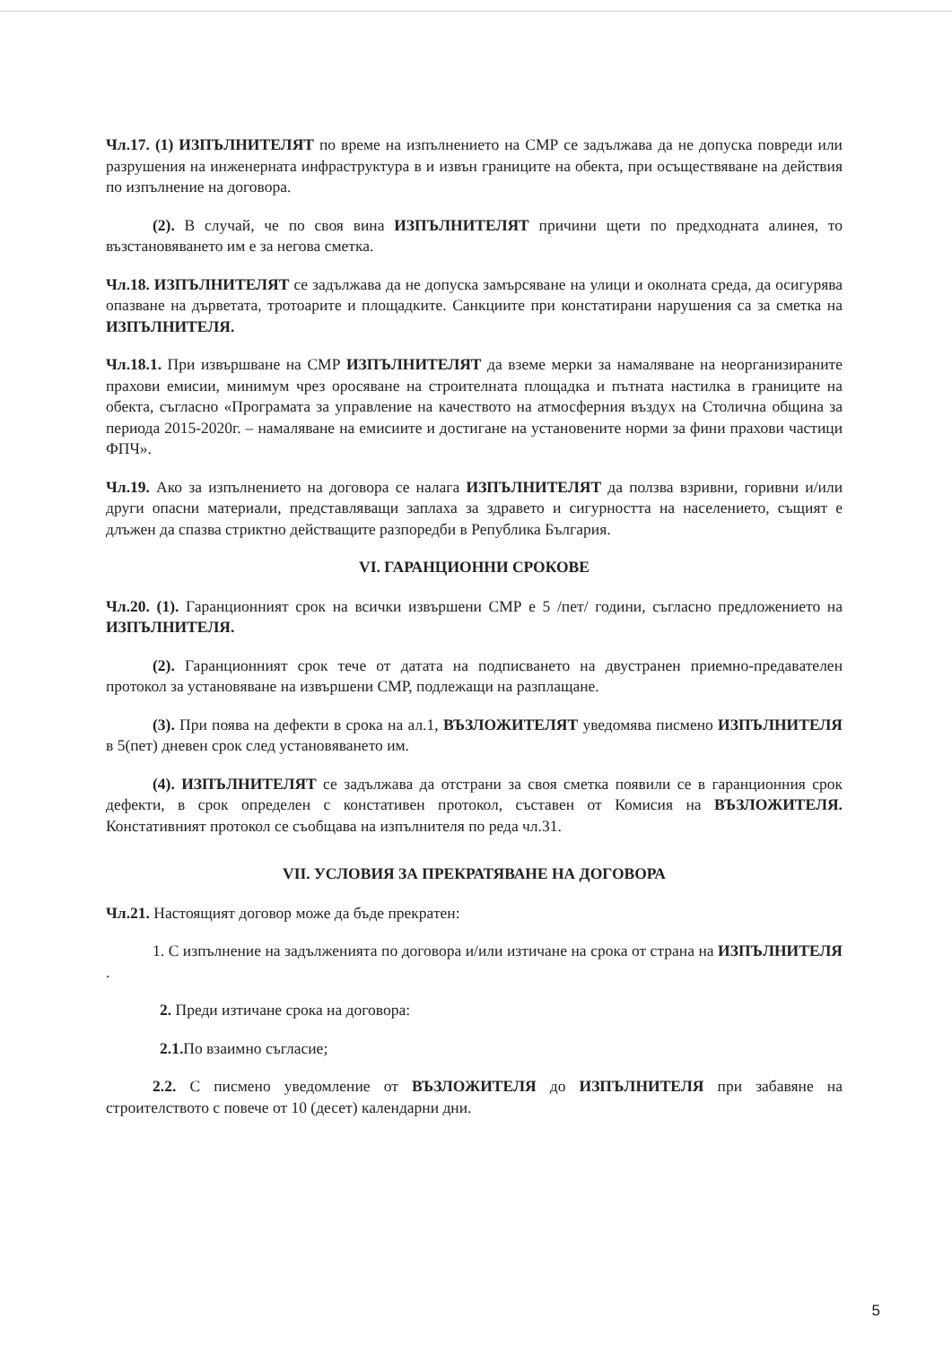Чл.17. (1) ИЗПЪЛНИТЕЛЯТ по време на изпълнението на СМР се задължава да не допуска повреди или разрушения на инженерната инфраструктура в и извън границите на обекта, при осъществяване на действия по изпълнение на договора.
(2). В случай, че по своя вина ИЗПЪЛНИТЕЛЯТ причини щети по предходната алинея, то възстановяването им е за негова сметка.
Чл.18. ИЗПЪЛНИТЕЛЯТ се задължава да не допуска замърсяване на улици и околната среда, да осигурява опазване на дърветата, тротоарите и площадките. Санкциите при констатирани нарушения са за сметка на ИЗПЪЛНИТЕЛЯ.
Чл.18.1. При извършване на СМР ИЗПЪЛНИТЕЛЯТ да вземе мерки за намаляване на неорганизираните прахови емисии, минимум чрез оросяване на строителната площадка и пътната настилка в границите на обекта, съгласно «Програмата за управление на качеството на атмосферния въздух на Столична община за периода 2015-2020г. – намаляване на емисиите и достигане на установените норми за фини прахови частици ФПЧ».
Чл.19. Ако за изпълнението на договора се налага ИЗПЪЛНИТЕЛЯТ да ползва взривни, горивни и/или други опасни материали, представляващи заплаха за здравето и сигурността на населението, същият е длъжен да спазва стриктно действащите разпоредби в Република България.
VI. ГАРАНЦИОННИ СРОКОВЕ
Чл.20. (1). Гаранционният срок на всички извършени СМР е 5 /пет/ години, съгласно предложението на ИЗПЪЛНИТЕЛЯ.
(2). Гаранционният срок тече от датата на подписването на двустранен приемно-предавателен протокол за установяване на извършени СМР, подлежащи на разплащане.
(3). При поява на дефекти в срока на ал.1, ВЪЗЛОЖИТЕЛЯТ уведомява писмено ИЗПЪЛНИТЕЛЯ в 5(пет) дневен срок след установяването им.
(4). ИЗПЪЛНИТЕЛЯТ се задължава да отстрани за своя сметка появили се в гаранционния срок дефекти, в срок определен с констативен протокол, съставен от Комисия на ВЪЗЛОЖИТЕЛЯ. Констативният протокол се съобщава на изпълнителя по реда чл.31.
VII. УСЛОВИЯ ЗА ПРЕКРАТЯВАНЕ НА ДОГОВОРА
Чл.21. Настоящият договор може да бъде прекратен:
1. С изпълнение на задълженията по договора и/или изтичане на срока от страна на ИЗПЪЛНИТЕЛЯ .
2. Преди изтичане срока на договора:
2.1. По взаимно съгласие;
2.2. С писмено уведомление от ВЪЗЛОЖИТЕЛЯ до ИЗПЪЛНИТЕЛЯ при забавяне на строителството с повече от 10 (десет) календарни дни.
5